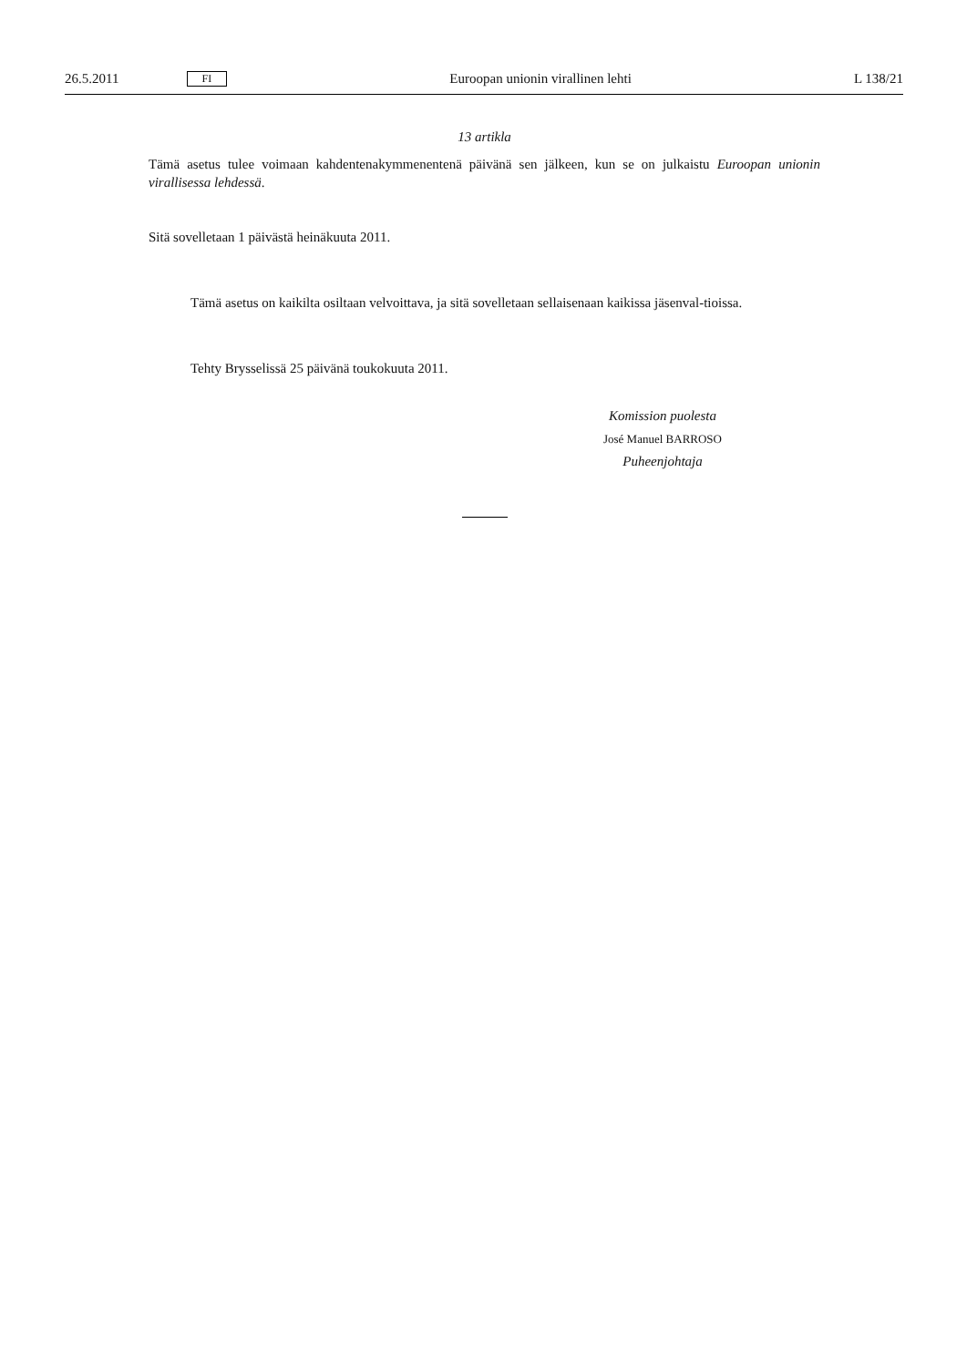26.5.2011 FI Euroopan unionin virallinen lehti L 138/21
13 artikla
Tämä asetus tulee voimaan kahdentenakymmenentenä päivänä sen jälkeen, kun se on julkaistu Euroopan unionin virallisessa lehdessä.
Sitä sovelletaan 1 päivästä heinäkuuta 2011.
Tämä asetus on kaikilta osiltaan velvoittava, ja sitä sovelletaan sellaisenaan kaikissa jäsenval-tioissa.
Tehty Brysselissä 25 päivänä toukokuuta 2011.
Komission puolesta
José Manuel BARROSO
Puheenjohtaja